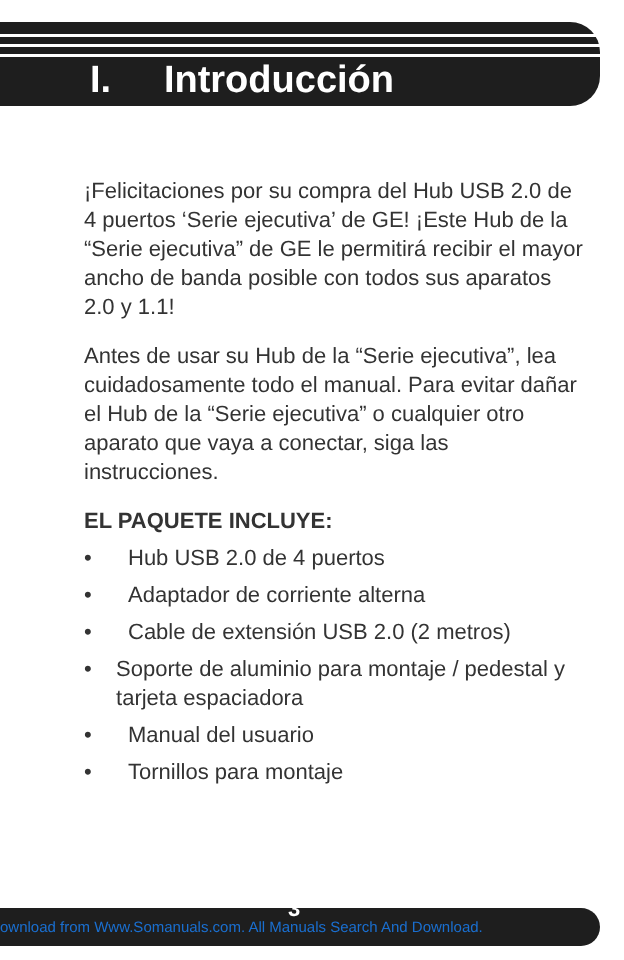I. Introducción
¡Felicitaciones por su compra del Hub USB 2.0 de 4 puertos ‘Serie ejecutiva’ de GE! ¡Este Hub de la “Serie ejecutiva” de GE le permitirá recibir el mayor ancho de banda posible con todos sus aparatos 2.0 y 1.1!
Antes de usar su Hub de la “Serie ejecutiva”, lea cuidadosamente todo el manual. Para evitar dañar el Hub de la “Serie ejecutiva” o cualquier otro aparato que vaya a conectar, siga las instrucciones.
EL PAQUETE INCLUYE:
• Hub USB 2.0 de 4 puertos
• Adaptador de corriente alterna
• Cable de extensión USB 2.0 (2 metros)
• Soporte de aluminio para montaje / pedestal y tarjeta espaciadora
• Manual del usuario
• Tornillos para montaje
ownload from Www.Somanuals.com. All Manuals Search And Download. 3